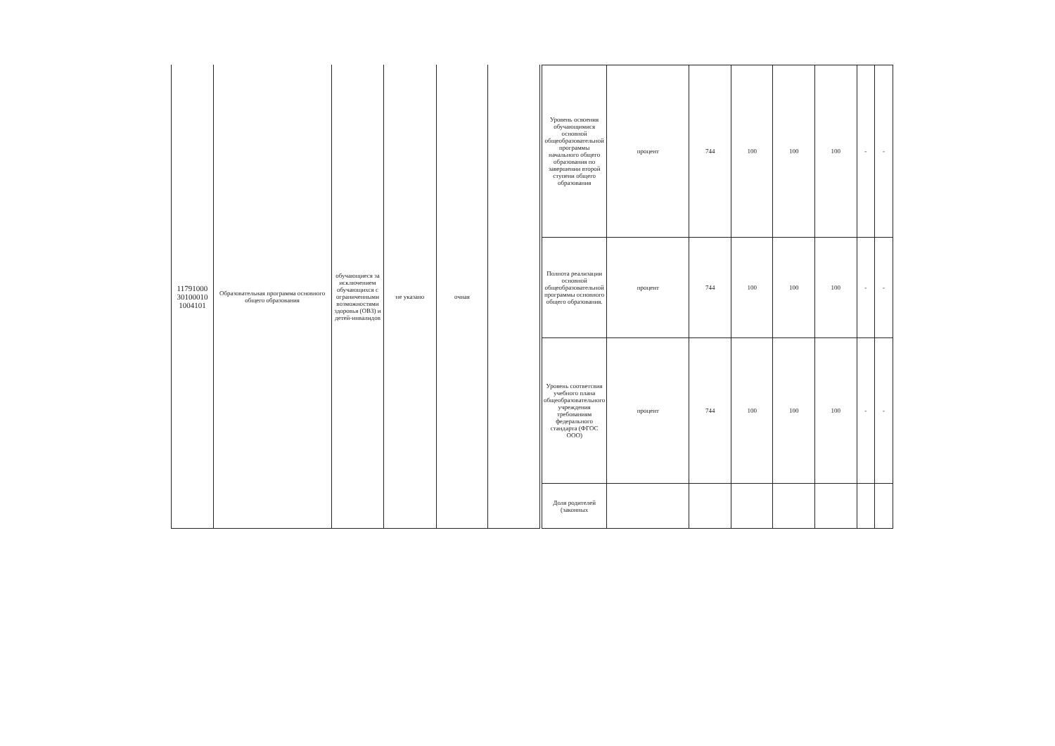| 11791000 30100010 1004101 | Образовательная программа основного общего образования | обучающиеся за исключением обучающихся с ограниченными возможностями здоровья (ОВЗ) и детей-инвалидов | не указано | очная | |
| Уровень освоения обучающимися основной общеобразовательной программы начального общего образования по завершении второй ступени общего образования | процент | 744 | 100 | 100 | 100 | - | - |
| Полнота реализации основной общеобразовательной программы основного общего образования. | процент | 744 | 100 | 100 | 100 | - | - |
| Уровень соответсвия учебного плана общеобразовательного учреждения требованиям федерального стандарта (ФГОС ООО) | процент | 744 | 100 | 100 | 100 | - | - |
| Доля родителей (законных | | | | | | | |